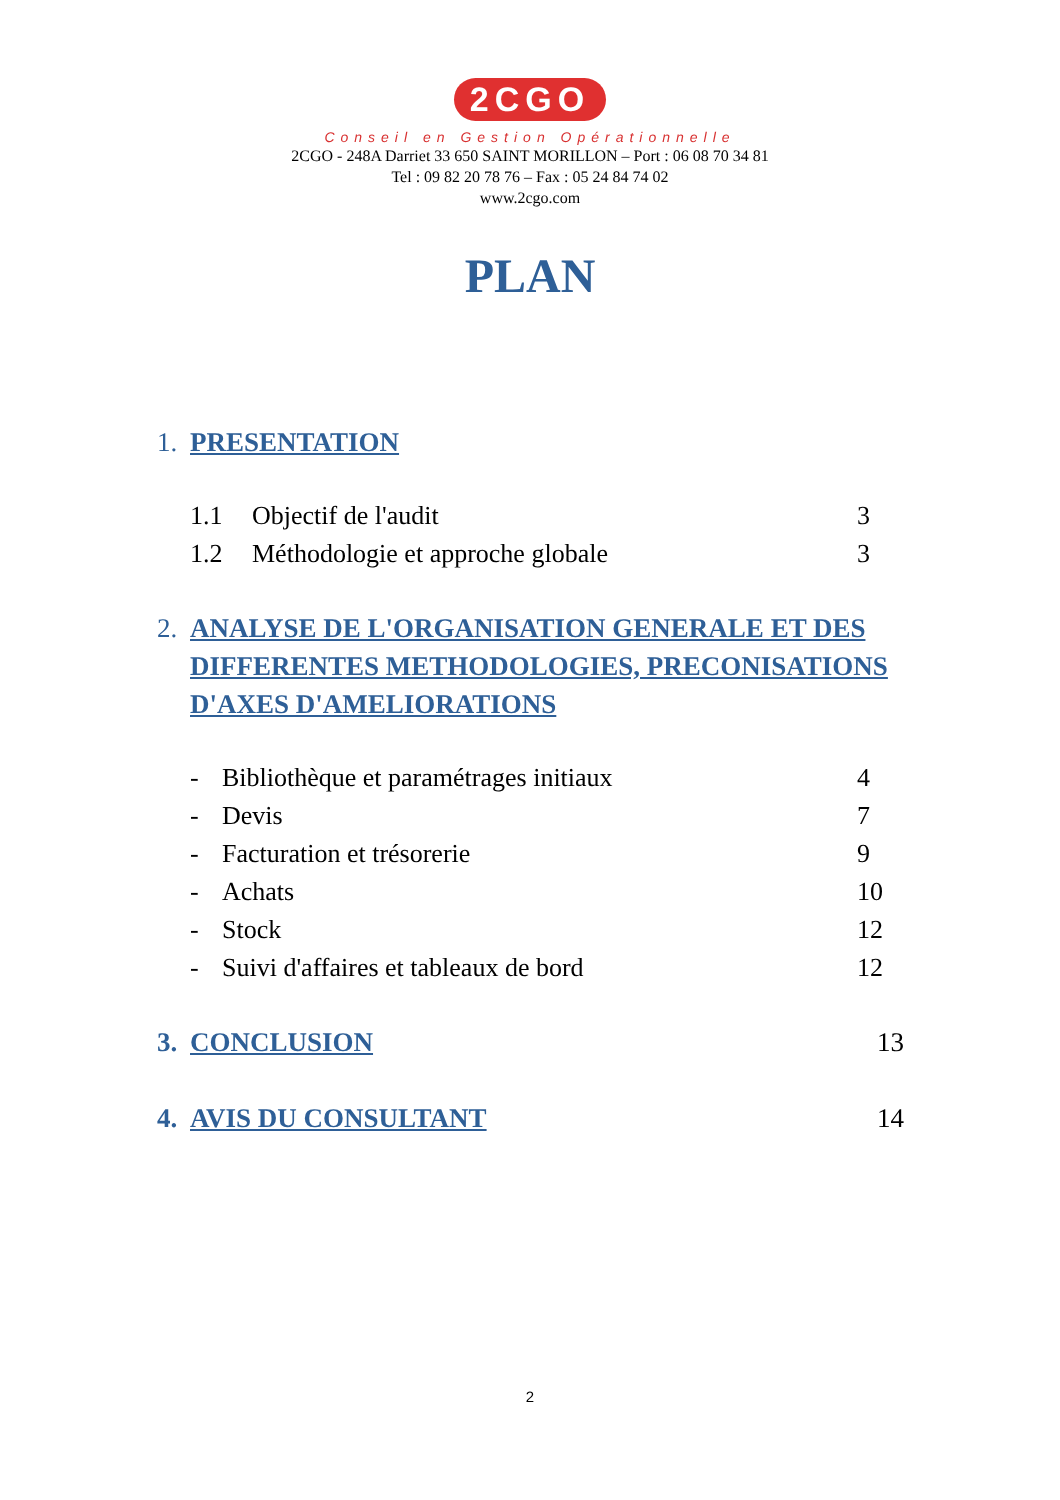2CGO
Conseil en Gestion Opérationnelle
2CGO - 248A Darriet 33 650 SAINT MORILLON – Port : 06 08 70 34 81
Tel : 09 82 20 78 76 – Fax : 05 24 84 74 02
www.2cgo.com
PLAN
1. PRESENTATION
1.1 Objectif de l'audit 3
1.2 Méthodologie et approche globale 3
2. ANALYSE DE L'ORGANISATION GENERALE ET DES DIFFERENTES METHODOLOGIES, PRECONISATIONS D'AXES D'AMELIORATIONS
- Bibliothèque et paramétrages initiaux 4
- Devis 7
- Facturation et trésorerie 9
- Achats 10
- Stock 12
- Suivi d'affaires et tableaux de bord 12
3. CONCLUSION 13
4. AVIS DU CONSULTANT 14
2